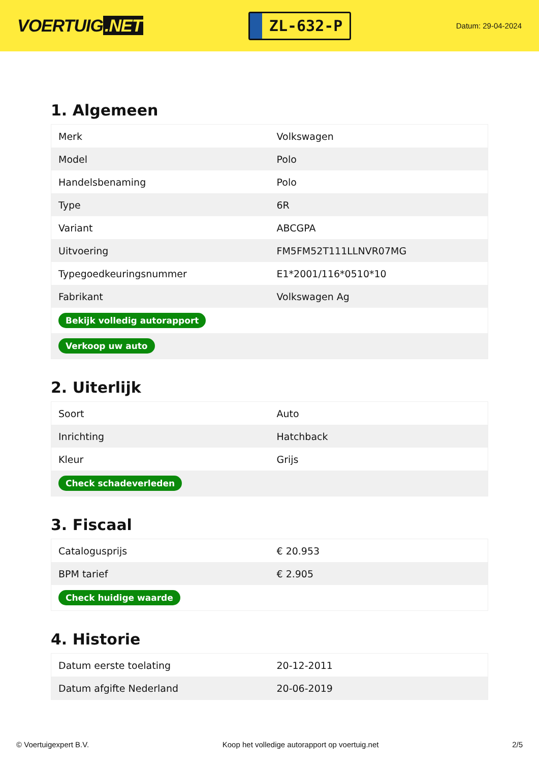VOERTUIG.NET
ZL-632-P
Datum: 29-04-2024
1. Algemeen
| Merk | Volkswagen |
| Model | Polo |
| Handelsbenaming | Polo |
| Type | 6R |
| Variant | ABCGPA |
| Uitvoering | FM5FM52T111LLNVR07MG |
| Typegoedkeuringsnummer | E1*2001/116*0510*10 |
| Fabrikant | Volkswagen Ag |
| Bekijk volledig autorapport | |
| Verkoop uw auto | |
2. Uiterlijk
| Soort | Auto |
| Inrichting | Hatchback |
| Kleur | Grijs |
| Check schadeverleden | |
3. Fiscaal
| Catalogusprijs | € 20.953 |
| BPM tarief | € 2.905 |
| Check huidige waarde | |
4. Historie
| Datum eerste toelating | 20-12-2011 |
| Datum afgifte Nederland | 20-06-2019 |
© Voertuigexpert B.V. Koop het volledige autorapport op voertuig.net 2/5